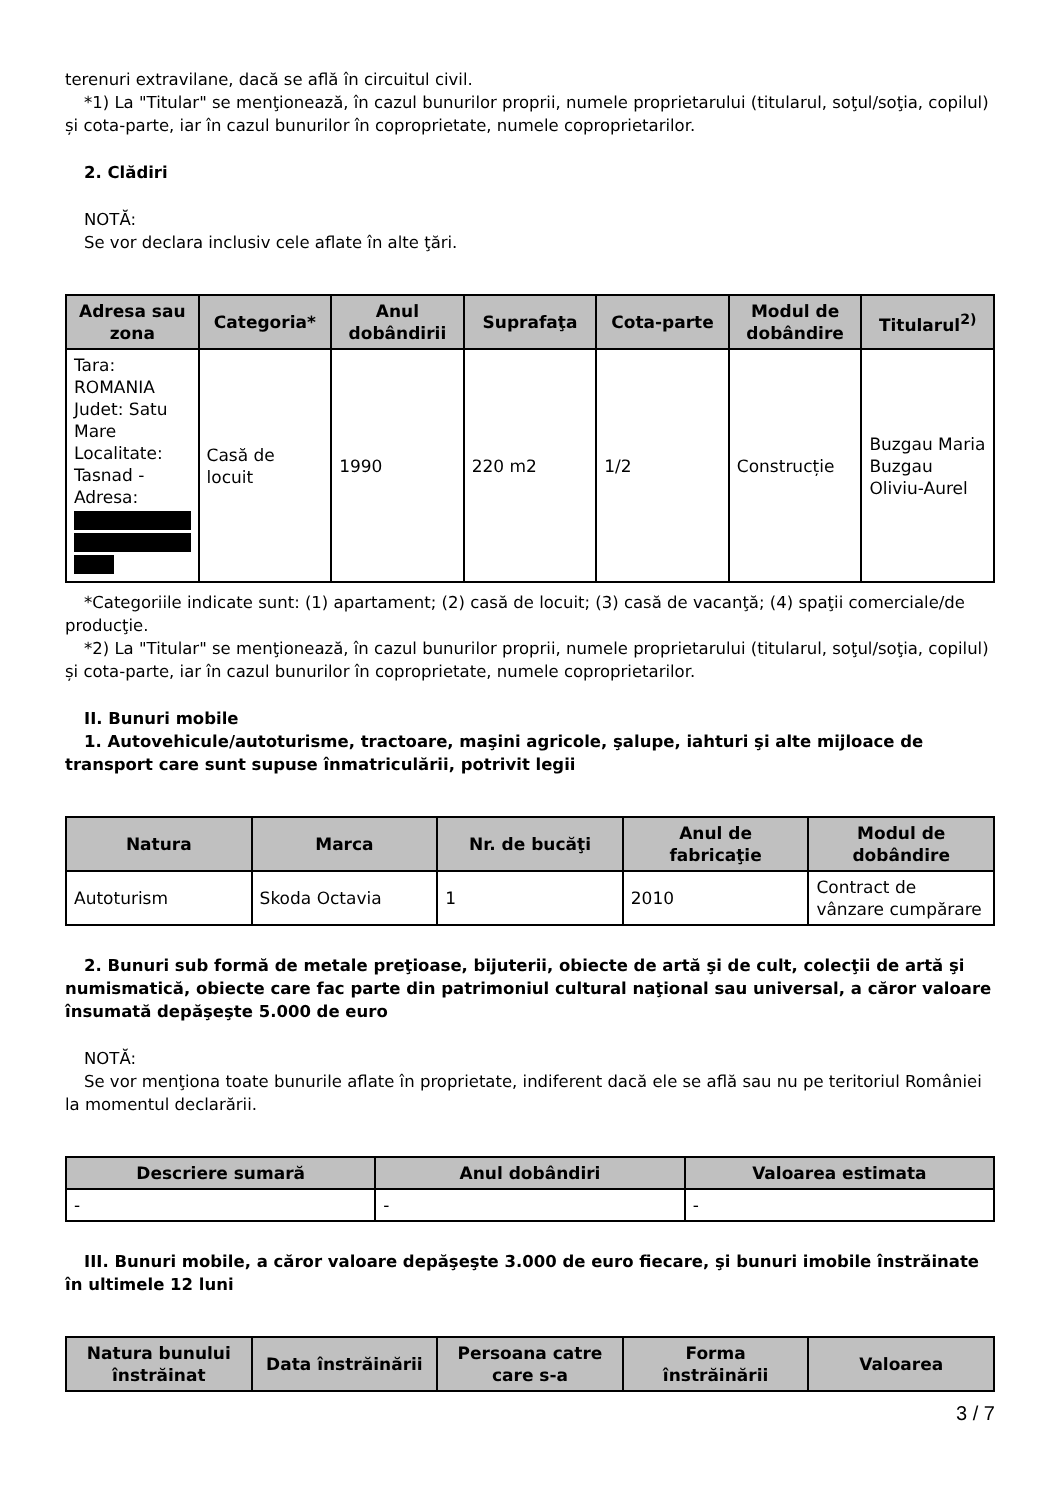terenuri extravilane, dacă se află în circuitul civil.
*1) La "Titular" se menţionează, în cazul bunurilor proprii, numele proprietarului (titularul, soţul/soţia, copilul) și cota-parte, iar în cazul bunurilor în coproprietate, numele coproprietarilor.
2. Clădiri
NOTĂ:
Se vor declara inclusiv cele aflate în alte ţări.
| Adresa sau zona | Categoria* | Anul dobândirii | Suprafaţa | Cota-parte | Modul de dobândire | Titularul<sup>2)</sup> |
| --- | --- | --- | --- | --- | --- | --- |
| Tara: ROMANIA Judet: Satu Mare Localitate: Tasnad - Adresa: | Casă de locuit | 1990 | 220 m2 | 1/2 | Construcție | Buzgau Maria Buzgau Oliviu-Aurel |
*Categoriile indicate sunt: (1) apartament; (2) casă de locuit; (3) casă de vacanţă; (4) spaţii comerciale/de producţie.
*2) La "Titular" se menţionează, în cazul bunurilor proprii, numele proprietarului (titularul, soţul/soţia, copilul) și cota-parte, iar în cazul bunurilor în coproprietate, numele coproprietarilor.
II. Bunuri mobile
1. Autovehicule/autoturisme, tractoare, maşini agricole, şalupe, iahturi şi alte mijloace de transport care sunt supuse înmatriculării, potrivit legii
| Natura | Marca | Nr. de bucăţi | Anul de fabricaţie | Modul de dobândire |
| --- | --- | --- | --- | --- |
| Autoturism | Skoda Octavia | 1 | 2010 | Contract de vânzare cumpărare |
2. Bunuri sub formă de metale preţioase, bijuterii, obiecte de artă şi de cult, colecţii de artă şi numismatică, obiecte care fac parte din patrimoniul cultural naţional sau universal, a căror valoare însumată depăşeşte 5.000 de euro
NOTĂ:
Se vor menţiona toate bunurile aflate în proprietate, indiferent dacă ele se află sau nu pe teritoriul României la momentul declarării.
| Descriere sumară | Anul dobândiri | Valoarea estimata |
| --- | --- | --- |
| - | - | - |
III. Bunuri mobile, a căror valoare depăşeşte 3.000 de euro fiecare, şi bunuri imobile înstrăinate în ultimele 12 luni
| Natura bunului înstrăinat | Data înstrăinării | Persoana catre care s-a | Forma înstrăinării | Valoarea |
| --- | --- | --- | --- | --- |
3 / 7